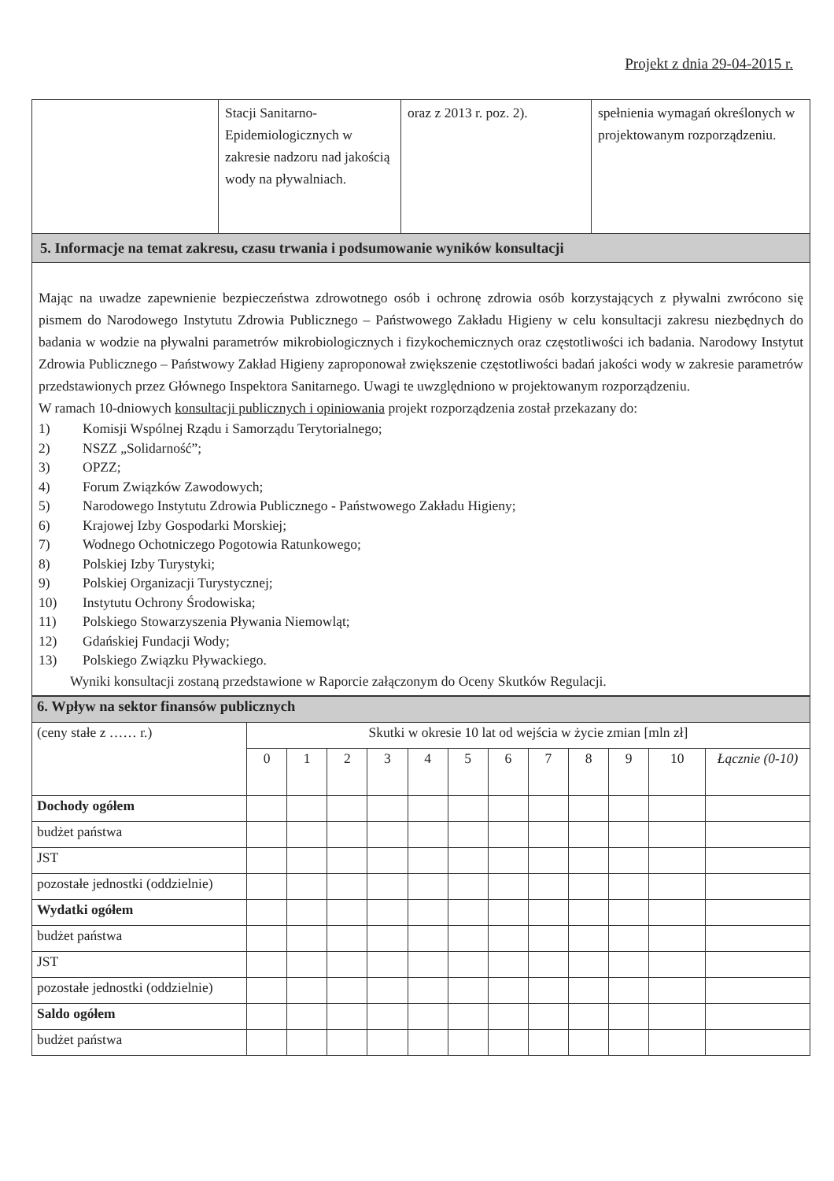Projekt z dnia 29-04-2015 r.
| | Stacji Sanitarno-Epidemiologicznych w zakresie nadzoru nad jakością wody na pływalniach. | oraz z 2013 r. poz. 2). | spełnienia wymagań określonych w projektowanym rozporządzeniu. |
| 5. Informacje na temat zakresu, czasu trwania i podsumowanie wyników konsultacji | | | |
| Mając na uwadze zapewnienie bezpieczeństwa zdrowotnego osób i ochronę zdrowia osób korzystających z pływalni zwrócono się pismem do Narodowego Instytutu Zdrowia Publicznego – Państwowego Zakładu Higieny w celu konsultacji zakresu niezbędnych do badania w wodzie na pływalni parametrów mikrobiologicznych i fizykochemicznych oraz częstotliwości ich badania. Narodowy Instytut Zdrowia Publicznego – Państwowy Zakład Higieny zaproponował zwiększenie częstotliwości badań jakości wody w zakresie parametrów przedstawionych przez Głównego Inspektora Sanitarnego. Uwagi te uwzględniono w projektowanym rozporządzeniu. W ramach 10-dniowych konsultacji publicznych i opiniowania projekt rozporządzenia został przekazany do: 1) Komisji Wspólnej Rządu i Samorządu Terytorialnego; 2) NSZZ „Solidarność”; 3) OPZZ; 4) Forum Związków Zawodowych; 5) Narodowego Instytutu Zdrowia Publicznego - Państwowego Zakładu Higieny; 6) Krajowej Izby Gospodarki Morskiej; 7) Wodnego Ochotniczego Pogotowia Ratunkowego; 8) Polskiej Izby Turystyki; 9) Polskiej Organizacji Turystycznej; 10) Instytutu Ochrony Środowiska; 11) Polskiego Stowarzyszenia Pływania Niemowląt; 12) Gdańskiej Fundacji Wody; 13) Polskiego Związku Pływackiego. Wyniki konsultacji zostaną przedstawione w Raporcie załączonym do Oceny Skutków Regulacji. | | | |
| 6. Wpływ na sektor finansów publicznych | | | | | | | | | | | | |
| (ceny stałe z …… r.) | Skutki w okresie 10 lat od wejścia w życie zmian [mln zł] | | | | | | | | | | | |
| | 0 | 1 | 2 | 3 | 4 | 5 | 6 | 7 | 8 | 9 | 10 | Łącznie (0-10) |
| Dochody ogółem | | | | | | | | | | | | |
| budżet państwa | | | | | | | | | | | | |
| JST | | | | | | | | | | | | |
| pozostałe jednostki (oddzielnie) | | | | | | | | | | | | |
| Wydatki ogółem | | | | | | | | | | | | |
| budżet państwa | | | | | | | | | | | | |
| JST | | | | | | | | | | | | |
| pozostałe jednostki (oddzielnie) | | | | | | | | | | | | |
| Saldo ogółem | | | | | | | | | | | | |
| budżet państwa | | | | | | | | | | | | |